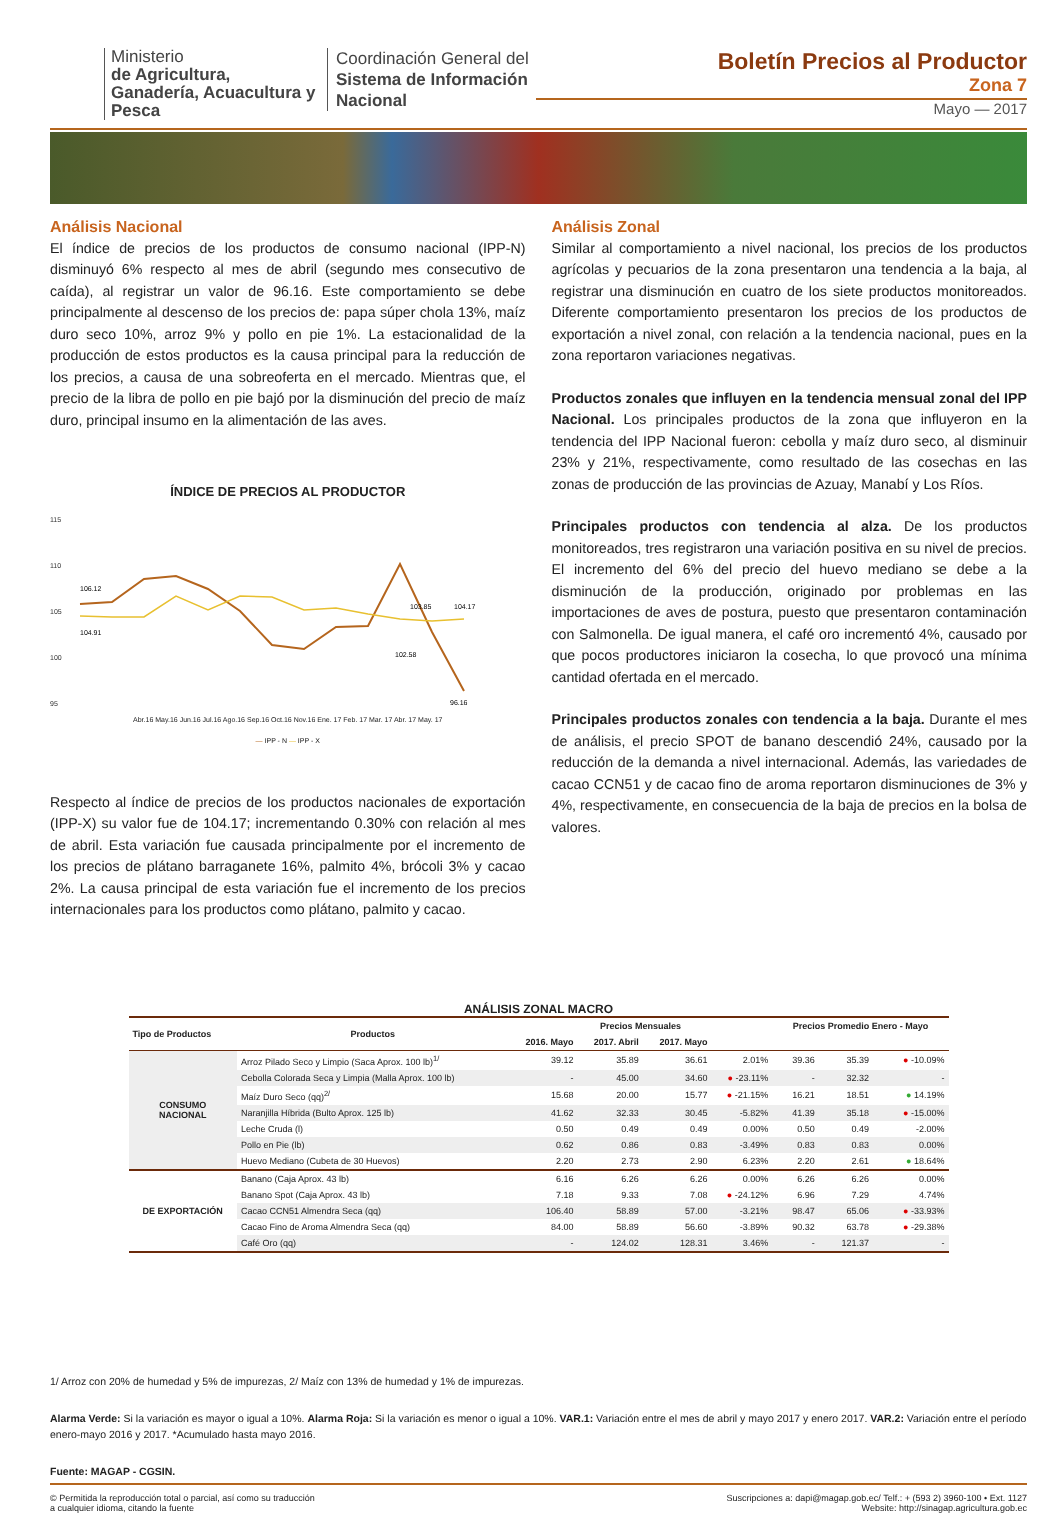Ministerio
de Agricultura, Ganadería, Acuacultura y Pesca
Coordinación General del Sistema de Información Nacional
Boletín Precios al Productor
Zona 7
Mayo — 2017
Análisis Nacional
El índice de precios de los productos de consumo nacional (IPP-N) disminuyó 6% respecto al mes de abril (segundo mes consecutivo de caída), al registrar un valor de 96.16. Este comportamiento se debe principalmente al descenso de los precios de: papa súper chola 13%, maíz duro seco 10%, arroz 9% y pollo en pie 1%. La estacionalidad de la producción de estos productos es la causa principal para la reducción de los precios, a causa de una sobreoferta en el mercado. Mientras que, el precio de la libra de pollo en pie bajó por la disminución del precio de maíz duro, principal insumo en la alimentación de las aves.
ÍNDICE DE PRECIOS AL PRODUCTOR
115
110
105
100
95
106.12
104.91
103.85
104.17
102.58
96.16
Abr.16 May.16 Jun.16 Jul.16 Ago.16 Sep.16 Oct.16 Nov.16 Ene. 17 Feb. 17 Mar. 17 Abr. 17 May. 17
— IPP - N — IPP - X
Respecto al índice de precios de los productos nacionales de exportación (IPP-X) su valor fue de 104.17; incrementando 0.30% con relación al mes de abril. Esta variación fue causada principalmente por el incremento de los precios de plátano barraganete 16%, palmito 4%, brócoli 3% y cacao 2%. La causa principal de esta variación fue el incremento de los precios internacionales para los productos como plátano, palmito y cacao.
Análisis Zonal
Similar al comportamiento a nivel nacional, los precios de los productos agrícolas y pecuarios de la zona presentaron una tendencia a la baja, al registrar una disminución en cuatro de los siete productos monitoreados. Diferente comportamiento presentaron los precios de los productos de exportación a nivel zonal, con relación a la tendencia nacional, pues en la zona reportaron variaciones negativas.
Productos zonales que influyen en la tendencia mensual zonal del IPP Nacional. Los principales productos de la zona que influyeron en la tendencia del IPP Nacional fueron: cebolla y maíz duro seco, al disminuir 23% y 21%, respectivamente, como resultado de las cosechas en las zonas de producción de las provincias de Azuay, Manabí y Los Ríos.
Principales productos con tendencia al alza. De los productos monitoreados, tres registraron una variación positiva en su nivel de precios. El incremento del 6% del precio del huevo mediano se debe a la disminución de la producción, originado por problemas en las importaciones de aves de postura, puesto que presentaron contaminación con Salmonella. De igual manera, el café oro incrementó 4%, causado por que pocos productores iniciaron la cosecha, lo que provocó una mínima cantidad ofertada en el mercado.
Principales productos zonales con tendencia a la baja. Durante el mes de análisis, el precio SPOT de banano descendió 24%, causado por la reducción de la demanda a nivel internacional. Además, las variedades de cacao CCN51 y de cacao fino de aroma reportaron disminuciones de 3% y 4%, respectivamente, en consecuencia de la baja de precios en la bolsa de valores.
ANÁLISIS ZONAL MACRO
| Tipo de Productos | Productos | Precios Mensuales | | | | Precios Promedio Enero - Mayo | | |
| --- | --- | --- | --- | --- | --- | --- | --- | --- |
| | | 2016. Mayo | 2017. Abril | 2017. Mayo | | | | |
| CONSUMO NACIONAL | Arroz Pilado Seco y Limpio (Saca Aprox. 100 lb)<sup>1/</sup> | 39.12 | 35.89 | 36.61 | 2.01% | 39.36 | 35.39 | ● -10.09% |
| | Cebolla Colorada Seca y Limpia (Malla Aprox. 100 lb) | - | 45.00 | 34.60 | ● -23.11% | - | 32.32 | - |
| | Maíz Duro Seco (qq)<sup>2/</sup> | 15.68 | 20.00 | 15.77 | ● -21.15% | 16.21 | 18.51 | ● 14.19% |
| | Naranjilla Híbrida (Bulto Aprox. 125 lb) | 41.62 | 32.33 | 30.45 | -5.82% | 41.39 | 35.18 | ● -15.00% |
| | Leche Cruda (l) | 0.50 | 0.49 | 0.49 | 0.00% | 0.50 | 0.49 | -2.00% |
| | Pollo en Pie (lb) | 0.62 | 0.86 | 0.83 | -3.49% | 0.83 | 0.83 | 0.00% |
| | Huevo Mediano (Cubeta de 30 Huevos) | 2.20 | 2.73 | 2.90 | 6.23% | 2.20 | 2.61 | ● 18.64% |
| DE EXPORTACIÓN | Banano (Caja Aprox. 43 lb) | 6.16 | 6.26 | 6.26 | 0.00% | 6.26 | 6.26 | 0.00% |
| | Banano Spot (Caja Aprox. 43 lb) | 7.18 | 9.33 | 7.08 | ● -24.12% | 6.96 | 7.29 | 4.74% |
| | Cacao CCN51 Almendra Seca (qq) | 106.40 | 58.89 | 57.00 | -3.21% | 98.47 | 65.06 | ● -33.93% |
| | Cacao Fino de Aroma Almendra Seca (qq) | 84.00 | 58.89 | 56.60 | -3.89% | 90.32 | 63.78 | ● -29.38% |
| | Café Oro (qq) | - | 124.02 | 128.31 | 3.46% | - | 121.37 | - |
1/ Arroz con 20% de humedad y 5% de impurezas, 2/ Maíz con 13% de humedad y 1% de impurezas.
Alarma Verde: Si la variación es mayor o igual a 10%. Alarma Roja: Si la variación es menor o igual a 10%. VAR.1: Variación entre el mes de abril y mayo 2017 y enero 2017. VAR.2: Variación entre el período enero-mayo 2016 y 2017. *Acumulado hasta mayo 2016.
Fuente: MAGAP - CGSIN.
© Permitida la reproducción total o parcial, así como su traducción
a cualquier idioma, citando la fuente
Suscripciones a: dapi@magap.gob.ec/ Telf.: + (593 2) 3960-100 • Ext. 1127
Website: http://sinagap.agricultura.gob.ec